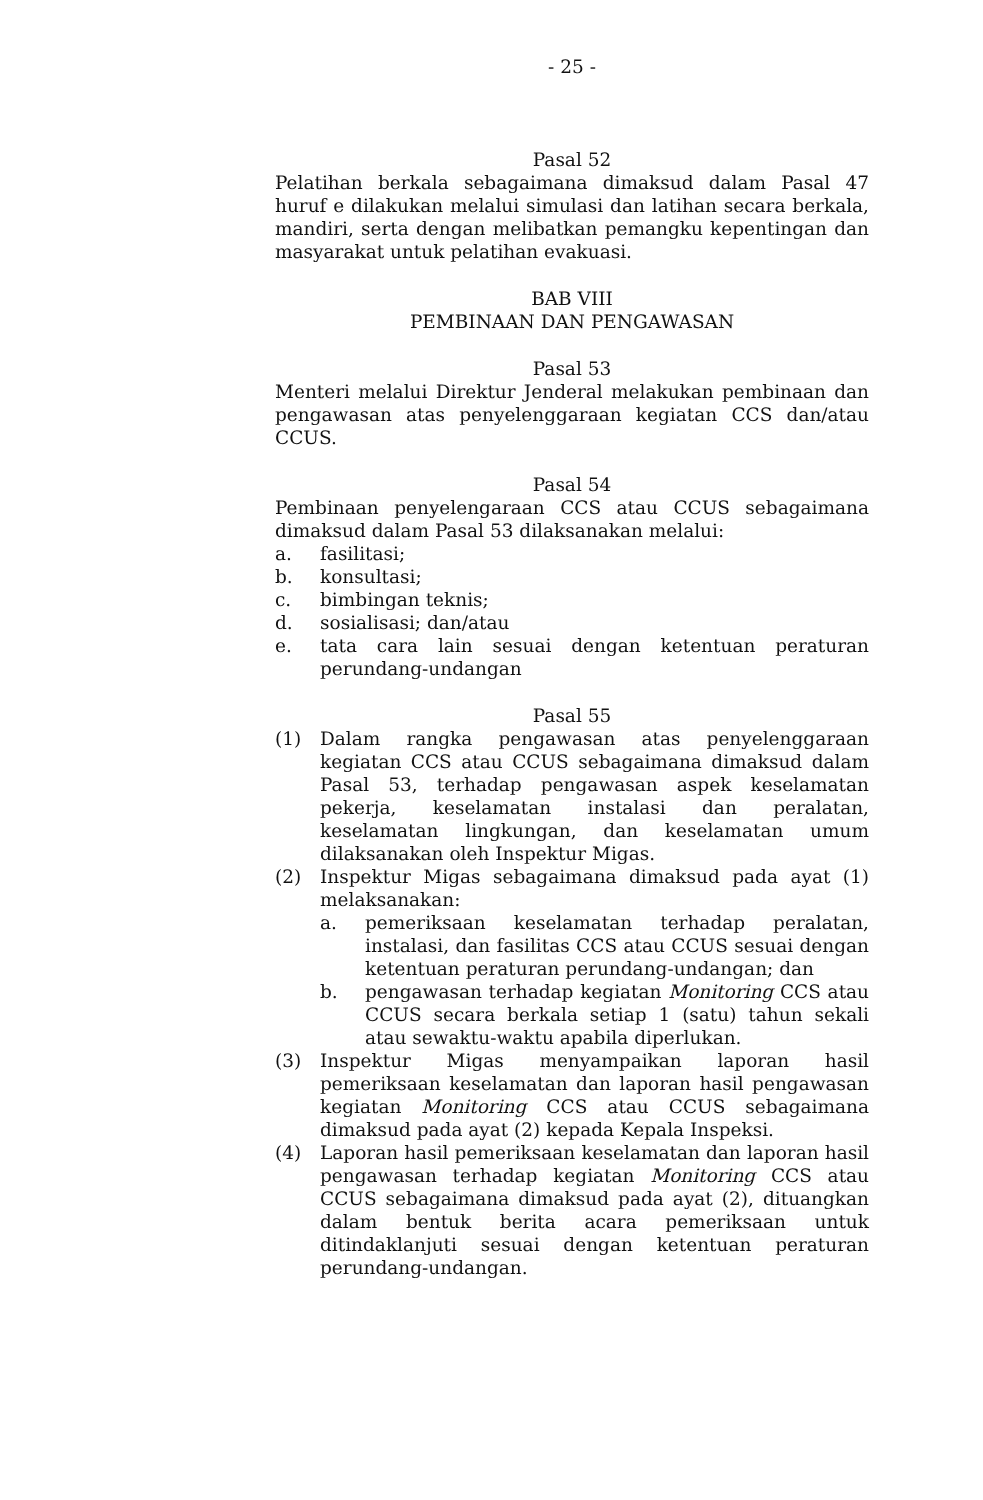- 25 -
Pasal 52
Pelatihan berkala sebagaimana dimaksud dalam Pasal 47 huruf e dilakukan melalui simulasi dan latihan secara berkala, mandiri, serta dengan melibatkan pemangku kepentingan dan masyarakat untuk pelatihan evakuasi.
BAB VIII
PEMBINAAN DAN PENGAWASAN
Pasal 53
Menteri melalui Direktur Jenderal melakukan pembinaan dan pengawasan atas penyelenggaraan kegiatan CCS dan/atau CCUS.
Pasal 54
Pembinaan penyelengaraan CCS atau CCUS sebagaimana dimaksud dalam Pasal 53 dilaksanakan melalui:
a. fasilitasi;
b. konsultasi;
c. bimbingan teknis;
d. sosialisasi; dan/atau
e. tata cara lain sesuai dengan ketentuan peraturan perundang-undangan
Pasal 55
(1) Dalam rangka pengawasan atas penyelenggaraan kegiatan CCS atau CCUS sebagaimana dimaksud dalam Pasal 53, terhadap pengawasan aspek keselamatan pekerja, keselamatan instalasi dan peralatan, keselamatan lingkungan, dan keselamatan umum dilaksanakan oleh Inspektur Migas.
(2) Inspektur Migas sebagaimana dimaksud pada ayat (1) melaksanakan:
a. pemeriksaan keselamatan terhadap peralatan, instalasi, dan fasilitas CCS atau CCUS sesuai dengan ketentuan peraturan perundang-undangan; dan
b. pengawasan terhadap kegiatan Monitoring CCS atau CCUS secara berkala setiap 1 (satu) tahun sekali atau sewaktu-waktu apabila diperlukan.
(3) Inspektur Migas menyampaikan laporan hasil pemeriksaan keselamatan dan laporan hasil pengawasan kegiatan Monitoring CCS atau CCUS sebagaimana dimaksud pada ayat (2) kepada Kepala Inspeksi.
(4) Laporan hasil pemeriksaan keselamatan dan laporan hasil pengawasan terhadap kegiatan Monitoring CCS atau CCUS sebagaimana dimaksud pada ayat (2), dituangkan dalam bentuk berita acara pemeriksaan untuk ditindaklanjuti sesuai dengan ketentuan peraturan perundang-undangan.